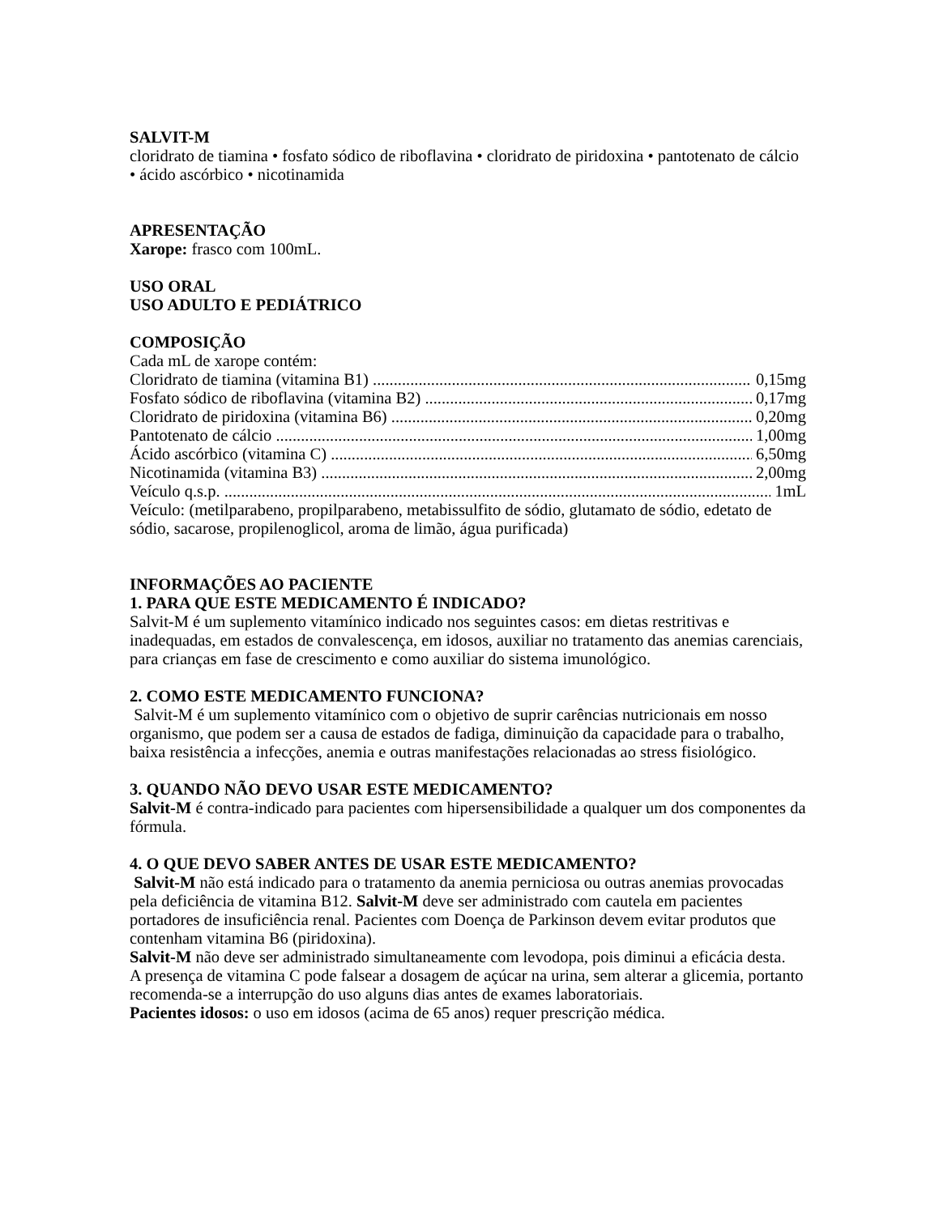SALVIT-M
cloridrato de tiamina • fosfato sódico de riboflavina • cloridrato de piridoxina • pantotenato de cálcio • ácido ascórbico • nicotinamida
APRESENTAÇÃO
Xarope: frasco com 100mL.
USO ORAL
USO ADULTO E PEDIÁTRICO
COMPOSIÇÃO
Cada mL de xarope contém:
Cloridrato de tiamina (vitamina B1) 0,15mg
Fosfato sódico de riboflavina (vitamina B2) 0,17mg
Cloridrato de piridoxina (vitamina B6) 0,20mg
Pantotenato de cálcio 1,00mg
Ácido ascórbico (vitamina C) 6,50mg
Nicotinamida (vitamina B3) 2,00mg
Veículo q.s.p. 1mL
Veículo: (metilparabeno, propilparabeno, metabissulfito de sódio, glutamato de sódio, edetato de sódio, sacarose, propilenoglicol, aroma de limão, água purificada)
INFORMAÇÕES AO PACIENTE
1. PARA QUE ESTE MEDICAMENTO É INDICADO?
Salvit-M é um suplemento vitamínico indicado nos seguintes casos: em dietas restritivas e inadequadas, em estados de convalescença, em idosos, auxiliar no tratamento das anemias carenciais, para crianças em fase de crescimento e como auxiliar do sistema imunológico.
2. COMO ESTE MEDICAMENTO FUNCIONA?
Salvit-M é um suplemento vitamínico com o objetivo de suprir carências nutricionais em nosso organismo, que podem ser a causa de estados de fadiga, diminuição da capacidade para o trabalho, baixa resistência a infecções, anemia e outras manifestações relacionadas ao stress fisiológico.
3. QUANDO NÃO DEVO USAR ESTE MEDICAMENTO?
Salvit-M é contra-indicado para pacientes com hipersensibilidade a qualquer um dos componentes da fórmula.
4. O QUE DEVO SABER ANTES DE USAR ESTE MEDICAMENTO?
Salvit-M não está indicado para o tratamento da anemia perniciosa ou outras anemias provocadas pela deficiência de vitamina B12. Salvit-M deve ser administrado com cautela em pacientes portadores de insuficiência renal. Pacientes com Doença de Parkinson devem evitar produtos que contenham vitamina B6 (piridoxina).
Salvit-M não deve ser administrado simultaneamente com levodopa, pois diminui a eficácia desta.
A presença de vitamina C pode falsear a dosagem de açúcar na urina, sem alterar a glicemia, portanto recomenda-se a interrupção do uso alguns dias antes de exames laboratoriais.
Pacientes idosos: o uso em idosos (acima de 65 anos) requer prescrição médica.